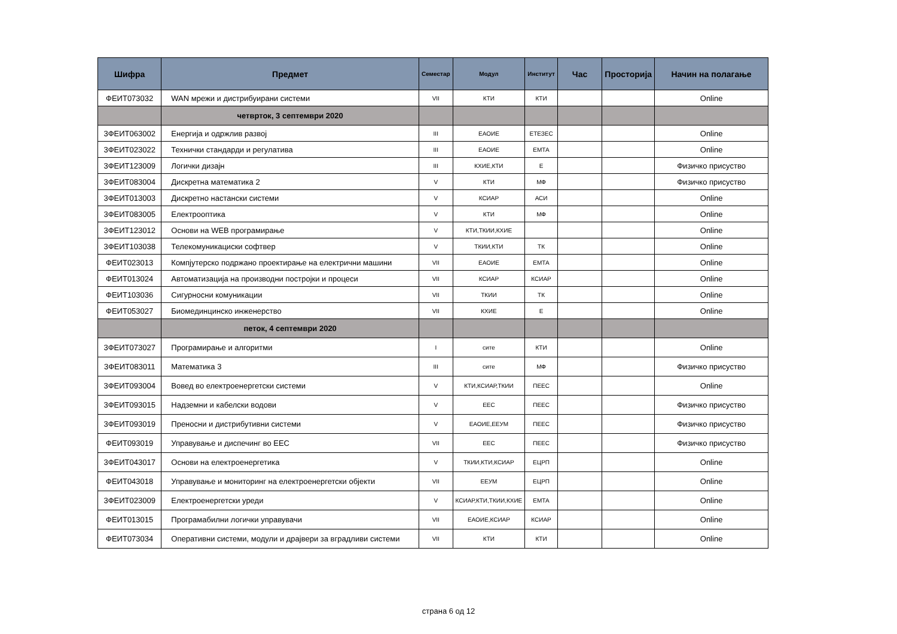| Шифра | Предмет | Семестар | Модул | Институт | Час | Просторија | Начин на полагање |
| --- | --- | --- | --- | --- | --- | --- | --- |
| ФЕИТ073032 | WAN мрежи и дистрибуирани системи | VII | КТИ | КТИ | | | Online |
| | четврток, 3 септември 2020 | | | | | | |
| 3ФЕИТ063002 | Енергија и одржлив развој | III | ЕАОИЕ | ЕТЕЗЕС | | | Online |
| 3ФЕИТ023022 | Технички стандарди и регулатива | III | ЕАОИЕ | ЕМТА | | | Online |
| 3ФЕИТ123009 | Логички дизајн | III | КХИЕ,КТИ | Е | | | Физичко присуство |
| 3ФЕИТ083004 | Дискретна математика 2 | V | КТИ | МФ | | | Физичко присуство |
| 3ФЕИТ013003 | Дискретно настански системи | V | КСИАР | АСИ | | | Online |
| 3ФЕИТ083005 | Електрооптика | V | КТИ | МФ | | | Online |
| 3ФЕИТ123012 | Основи на WEB програмирање | V | КТИ,ТКИИ,КХИЕ | | | | Online |
| 3ФЕИТ103038 | Телекомуникациски софтвер | V | ТКИИ,КТИ | ТК | | | Online |
| ФЕИТ023013 | Компјутерско подржано проектирање на електрични машини | VII | ЕАОИЕ | ЕМТА | | | Online |
| ФЕИТ013024 | Автоматизација на производни постројки и процеси | VII | КСИАР | КСИАР | | | Online |
| ФЕИТ103036 | Сигурносни комуникации | VII | ТКИИ | ТК | | | Online |
| ФЕИТ053027 | Биомединцинско инженерство | VII | КХИЕ | Е | | | Online |
| | петок, 4 септември 2020 | | | | | | |
| 3ФЕИТ073027 | Програмирање и алгоритми | I | сите | КТИ | | | Online |
| 3ФЕИТ083011 | Математика 3 | III | сите | МФ | | | Физичко присуство |
| 3ФЕИТ093004 | Вовед во електроенергетски системи | V | КТИ,КСИАР,ТКИИ | ПЕЕС | | | Online |
| 3ФЕИТ093015 | Надземни и кабелски водови | V | ЕЕС | ПЕЕС | | | Физичко присуство |
| 3ФЕИТ093019 | Преносни и дистрибутивни системи | V | ЕАОИЕ,ЕЕУМ | ПЕЕС | | | Физичко присуство |
| ФЕИТ093019 | Управување и диспечинг во ЕЕС | VII | ЕЕС | ПЕЕС | | | Физичко присуство |
| 3ФЕИТ043017 | Основи на електроенергетика | V | ТКИИ,КТИ,КСИАР | ЕЦРП | | | Online |
| ФЕИТ043018 | Управување и мониторинг на електроенергетски објекти | VII | ЕЕУМ | ЕЦРП | | | Online |
| 3ФЕИТ023009 | Електроенергетски уреди | V | КСИАР,КТИ,ТКИИ,КХИЕ | ЕМТА | | | Online |
| ФЕИТ013015 | Програмабилни логички управувачи | VII | ЕАОИЕ,КСИАР | КСИАР | | | Online |
| ФЕИТ073034 | Оперативни системи, модули и драјвери за вградливи системи | VII | КТИ | КТИ | | | Online |
страна 6 од 12